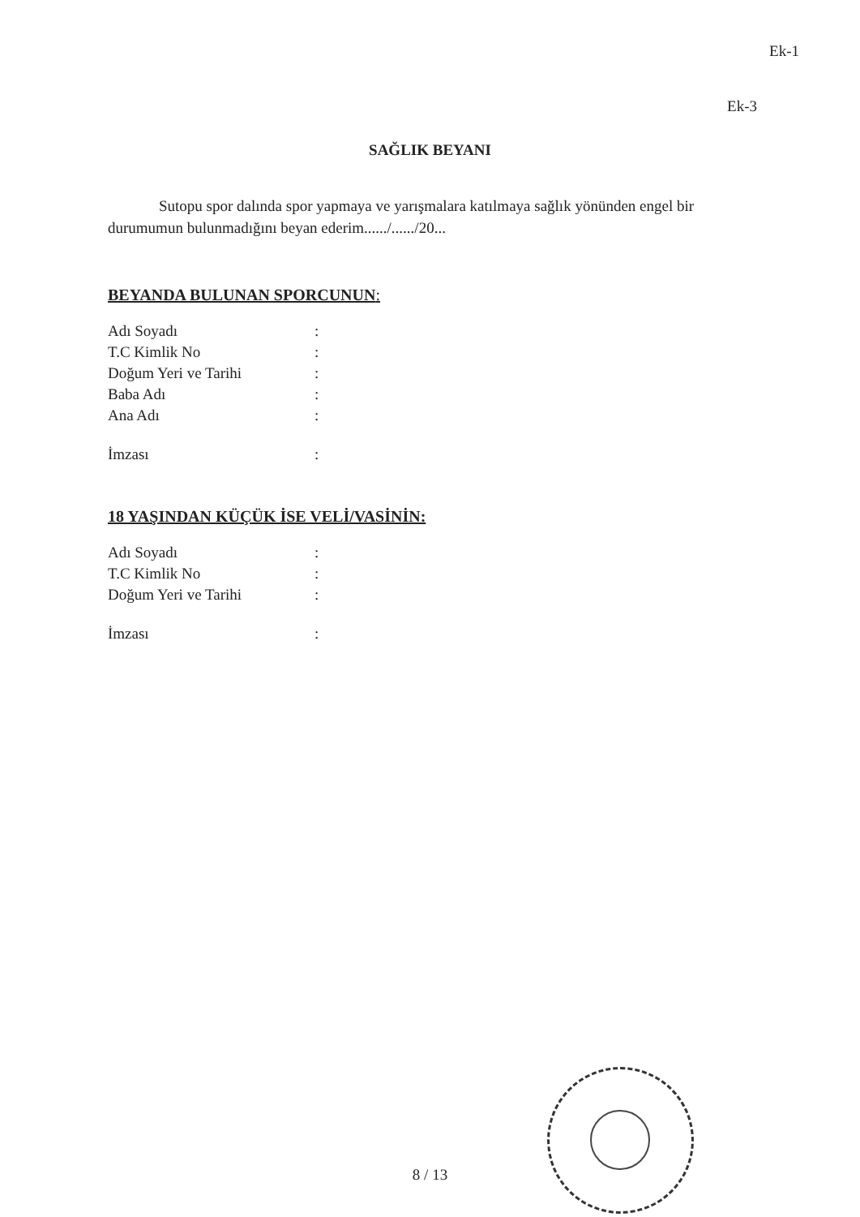Ek-1
Ek-3
SAĞLIK BEYANI
Sutopu spor dalında spor yapmaya ve yarışmalara katılmaya sağlık yönünden engel bir durumumun bulunmadığını beyan ederim....../....../20...
BEYANDA BULUNAN SPORCUNUN:
| Adı Soyadı | : |
| T.C Kimlik No | : |
| Doğum Yeri ve Tarihi | : |
| Baba Adı | : |
| Ana Adı | : |
| İmzası | : |
18 YAŞINDAN KÜÇÜK İSE VELİ/VASİNİN:
| Adı Soyadı | : |
| T.C Kimlik No | : |
| Doğum Yeri ve Tarihi | : |
| İmzası | : |
8 / 13